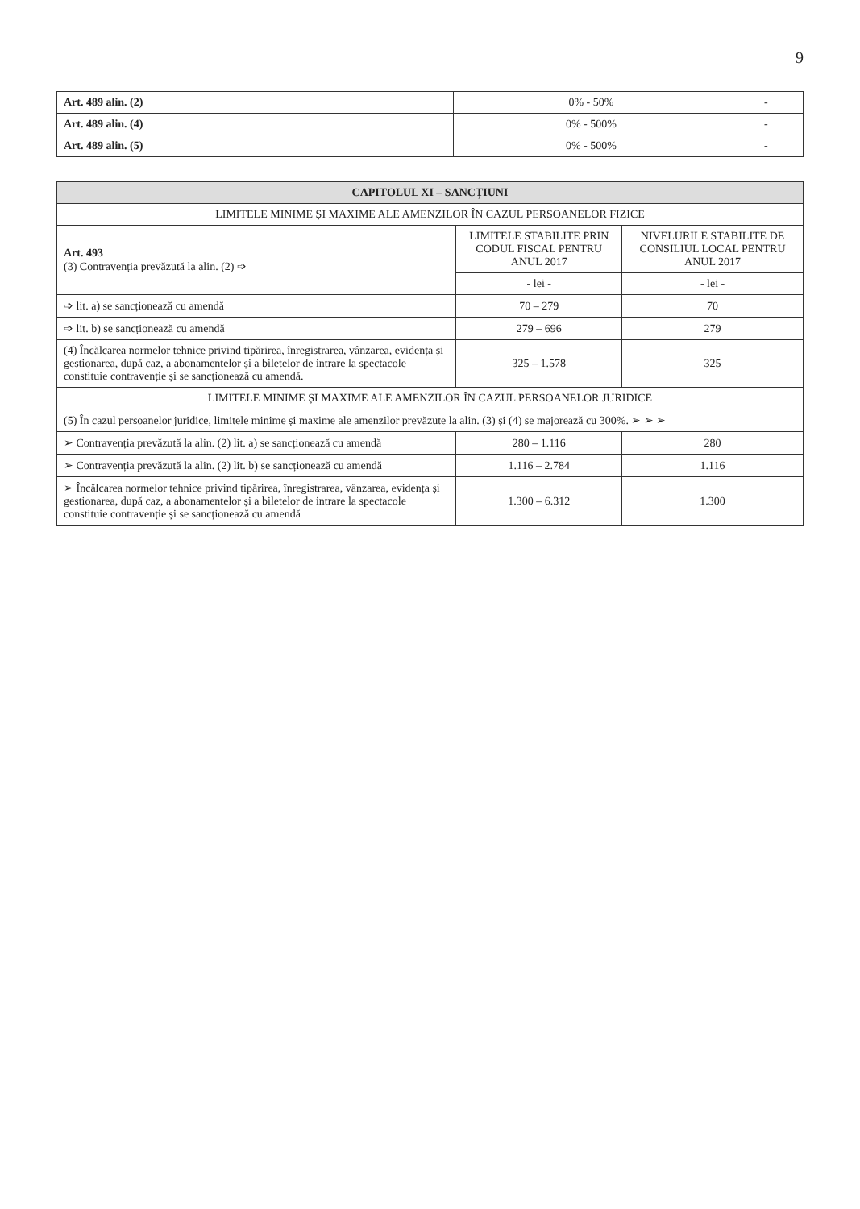9
| Art. 489 alin. (2) | 0% - 50% | - |
| Art. 489 alin. (4) | 0% - 500% | - |
| Art. 489 alin. (5) | 0% - 500% | - |
| CAPITOLUL XI – SANCȚIUNI | | |
| LIMITELE MINIME ȘI MAXIME ALE AMENZILOR ÎN CAZUL PERSOANELOR FIZICE | | |
| Art. 493 (3) Contravenția prevăzută la alin. (2) ➩ | LIMITELE STABILITE PRIN CODUL FISCAL PENTRU ANUL 2017 | NIVELURILE STABILITE DE CONSILIUL LOCAL PENTRU ANUL 2017 |
| | - lei - | - lei - |
| ➩ lit. a) se sancționează cu amendă | 70 – 279 | 70 |
| ➩ lit. b) se sancționează cu amendă | 279 – 696 | 279 |
| (4) Încălcarea normelor tehnice privind tipărirea, înregistrarea, vânzarea, evidența și gestionarea, după caz, a abonamentelor și a biletelor de intrare la spectacole constituie contravenție și se sancționează cu amendă. | 325 – 1.578 | 325 |
| LIMITELE MINIME ȘI MAXIME ALE AMENZILOR ÎN CAZUL PERSOANELOR JURIDICE | | |
| (5) În cazul persoanelor juridice, limitele minime și maxime ale amenzilor prevăzute la alin. (3) și (4) se majorează cu 300%. ➢ ➢ ➢ | | |
| ➢ Contravenția prevăzută la alin. (2) lit. a) se sancționează cu amendă | 280 – 1.116 | 280 |
| ➢ Contravenția prevăzută la alin. (2) lit. b) se sancționează cu amendă | 1.116 – 2.784 | 1.116 |
| ➢ Încălcarea normelor tehnice privind tipărirea, înregistrarea, vânzarea, evidența și gestionarea, după caz, a abonamentelor și a biletelor de intrare la spectacole constituie contravenție și se sancționează cu amendă | 1.300 – 6.312 | 1.300 |